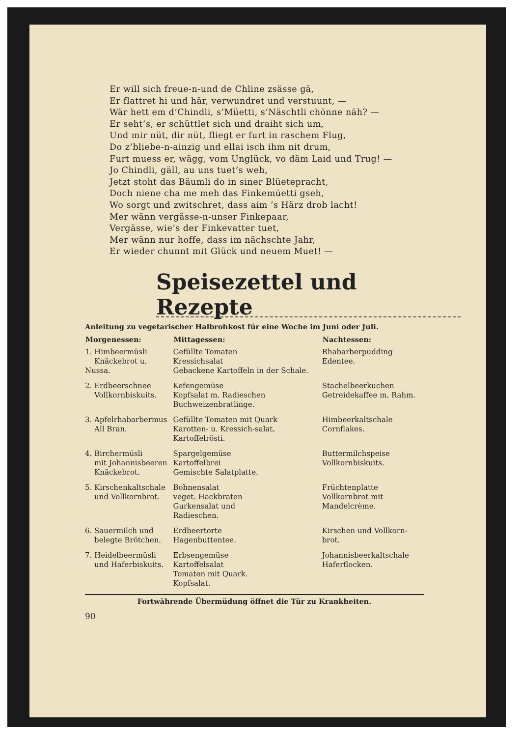Er will sich freue-n-und de Chline zsässe gä,
Er flattret hi und här, verwundret und verstuunt, —
Wär hett em d’Chindli, s’Müetti, s’Näschtli chönne näh? —
Er seht’s, er schüttlet sich und draiht sich um,
Und mir nüt, dir nüt, fliegt er furt in raschem Flug,
Do z’bliebe-n-ainzig und ellai isch ihm nit drum,
Furt muess er, wägg, vom Unglück, vo däm Laid und Trug! —
Jo Chindli, gäll, au uns tuet’s weh,
Jetzt stoht das Bäumli do in siner Blüetepracht,
Doch niene cha me meh das Finkemüetti gseh,
Wo sorgt und zwitschret, dass aim ’s Härz drob lacht!
Mer wänn vergässe-n-unser Finkepaar,
Vergässe, wie’s der Finkevatter tuet,
Mer wänn nur hoffe, dass im nächschte Jahr,
Er wieder chunnt mit Glück und neuem Muet! —
Speisezettel und Rezepte
Anleitung zu vegetarischer Halbrohkost für eine Woche im Juni oder Juli.
| Morgenessen: | Mittagessen: | Nachtessen: |
| --- | --- | --- |
| 1. Himbeermüsli Knäckebrot u. Nussa. | Gefüllte Tomaten Kressichsalat Gebackene Kartoffeln in der Schale. | Rhabarberpudding Edentee. |
| 2. Erdbeerschnee Vollkornbiskuits. | Kefengemüse Kopfsalat m. Radieschen Buchweizenbratlinge. | Stachelbeerkuchen Getreidekaffee m. Rahm. |
| 3. Apfelrhabarbermus All Bran. | Gefüllte Tomaten mit Quark Karotten- u. Kressich-salat, Kartoffelrösti. | Himbeerkaltschale Cornflakes. |
| 4. Birchermüsli mit Johannisbeeren Knäckebrot. | Spargelgemüse Kartoffelbrei Gemischte Salatplatte. | Buttermilchspeise Vollkornbiskuits. |
| 5. Kirschenkaltschale und Vollkornbrot. | Bohnensalat veget. Hackbraten Gurkensalat und Radieschen. | Früchtenplatte Vollkornbrot mit Mandelcrème. |
| 6. Sauermilch und belegte Brötchen. | Erdbeertorte Hagenbuttentee. | Kirschen und Vollkorn-brot. |
| 7. Heidelbeermüsli und Haferbiskuits. | Erbsengemüse Kartoffelsalat Tomaten mit Quark. Kopfsalat. | Johannisbeerkaltschale Haferflocken. |
Fortwährende Übermüdung öffnet die Tür zu Krankheiten.
90